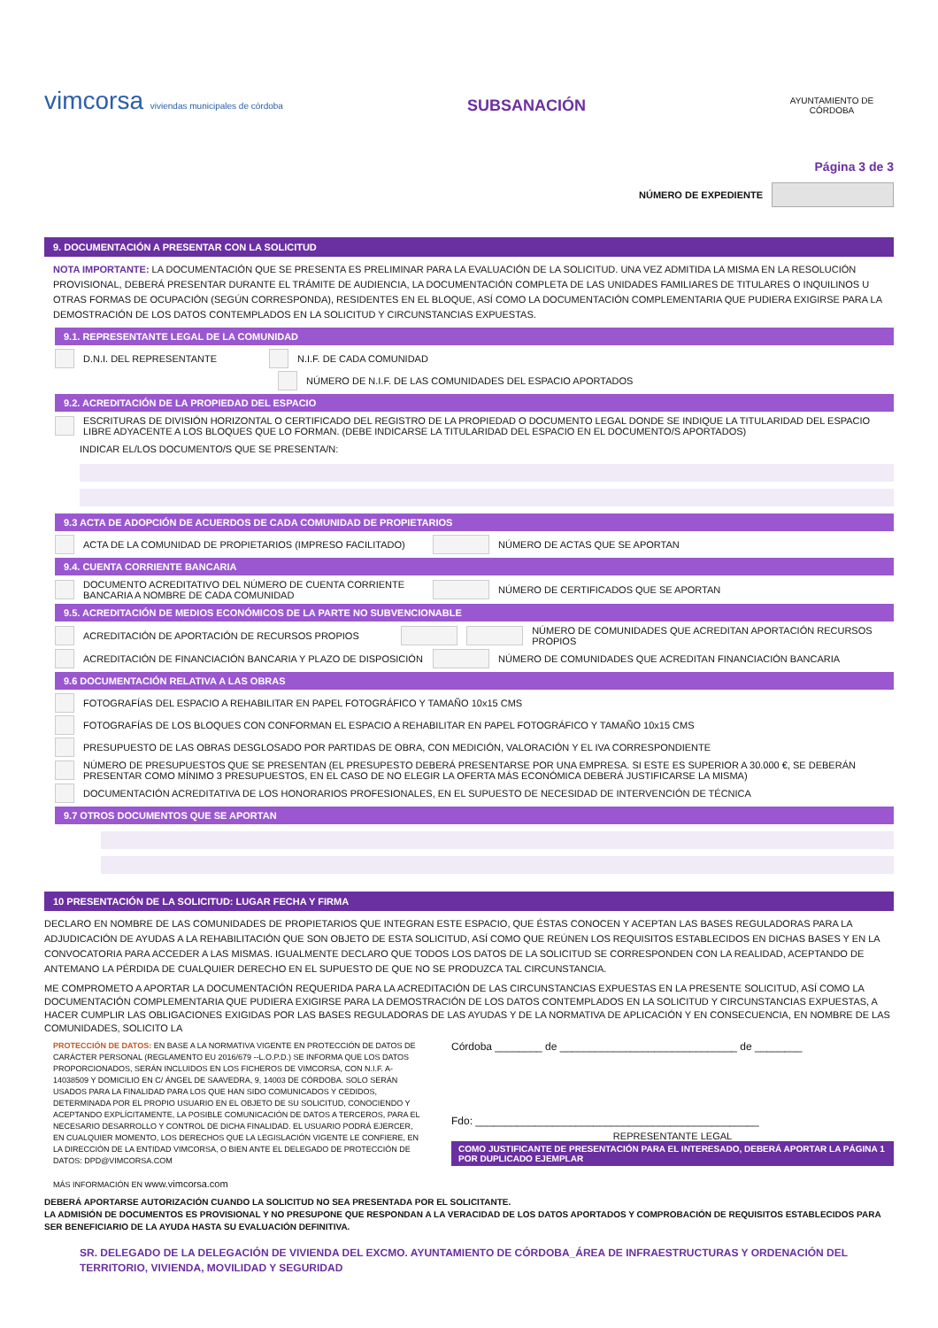vimcorsa viviendas municipales de córdoba
SUBSANACIÓN
AYUNTAMIENTO DE CÓRDOBA
Página 3 de 3
NÚMERO DE EXPEDIENTE
9. DOCUMENTACIÓN A PRESENTAR CON LA SOLICITUD
NOTA IMPORTANTE: LA DOCUMENTACIÓN QUE SE PRESENTA ES PRELIMINAR PARA LA EVALUACIÓN DE LA SOLICITUD. UNA VEZ ADMITIDA LA MISMA EN LA RESOLUCIÓN PROVISIONAL, DEBERÁ PRESENTAR DURANTE EL TRÁMITE DE AUDIENCIA, LA DOCUMENTACIÓN COMPLETA DE LAS UNIDADES FAMILIARES DE TITULARES O INQUILINOS U OTRAS FORMAS DE OCUPACIÓN (SEGÚN CORRESPONDA), RESIDENTES EN EL BLOQUE, ASÍ COMO LA DOCUMENTACIÓN COMPLEMENTARIA QUE PUDIERA EXIGIRSE PARA LA DEMOSTRACIÓN DE LOS DATOS CONTEMPLADOS EN LA SOLICITUD Y CIRCUNSTANCIAS EXPUESTAS.
9.1. REPRESENTANTE LEGAL DE LA COMUNIDAD
D.N.I. DEL REPRESENTANTE N.I.F. DE CADA COMUNIDAD
NÚMERO DE N.I.F. DE LAS COMUNIDADES DEL ESPACIO APORTADOS
9.2. ACREDITACIÓN DE LA PROPIEDAD DEL ESPACIO
ESCRITURAS DE DIVISIÓN HORIZONTAL O CERTIFICADO DEL REGISTRO DE LA PROPIEDAD O DOCUMENTO LEGAL DONDE SE INDIQUE LA TITULARIDAD DEL ESPACIO LIBRE ADYACENTE A LOS BLOQUES QUE LO FORMAN. (DEBE INDICARSE LA TITULARIDAD DEL ESPACIO EN EL DOCUMENTO/S APORTADOS)
INDICAR EL/LOS DOCUMENTO/S QUE SE PRESENTA/N:
9.3 ACTA DE ADOPCIÓN DE ACUERDOS DE CADA COMUNIDAD DE PROPIETARIOS
ACTA DE LA COMUNIDAD DE PROPIETARIOS (IMPRESO FACILITADO) NÚMERO DE ACTAS QUE SE APORTAN
9.4. CUENTA CORRIENTE BANCARIA
DOCUMENTO ACREDITATIVO DEL NÚMERO DE CUENTA CORRIENTE BANCARIA A NOMBRE DE CADA COMUNIDAD NÚMERO DE CERTIFICADOS QUE SE APORTAN
9.5. ACREDITACIÓN DE MEDIOS ECONÓMICOS DE LA PARTE NO SUBVENCIONABLE
ACREDITACIÓN DE APORTACIÓN DE RECURSOS PROPIOS NÚMERO DE COMUNIDADES QUE ACREDITAN APORTACIÓN RECURSOS PROPIOS
ACREDITACIÓN DE FINANCIACIÓN BANCARIA Y PLAZO DE DISPOSICIÓN NÚMERO DE COMUNIDADES QUE ACREDITAN FINANCIACIÓN BANCARIA
9.6 DOCUMENTACIÓN RELATIVA A LAS OBRAS
FOTOGRAFÍAS DEL ESPACIO A REHABILITAR EN PAPEL FOTOGRÁFICO Y TAMAÑO 10x15 CMS
FOTOGRAFÍAS DE LOS BLOQUES CON CONFORMAN EL ESPACIO A REHABILITAR EN PAPEL FOTOGRÁFICO Y TAMAÑO 10x15 CMS
PRESUPUESTO DE LAS OBRAS DESGLOSADO POR PARTIDAS DE OBRA, CON MEDICIÓN, VALORACIÓN Y EL IVA CORRESPONDIENTE
NÚMERO DE PRESUPUESTOS QUE SE PRESENTAN (EL PRESUPESTO DEBERÁ PRESENTARSE POR UNA EMPRESA. SI ESTE ES SUPERIOR A 30.000 €, SE DEBERÁN PRESENTAR COMO MÍNIMO 3 PRESUPUESTOS, EN EL CASO DE NO ELEGIR LA OFERTA MÁS ECONÓMICA DEBERÁ JUSTIFICARSE LA MISMA)
DOCUMENTACIÓN ACREDITATIVA DE LOS HONORARIOS PROFESIONALES, EN EL SUPUESTO DE NECESIDAD DE INTERVENCIÓN DE TÉCNICA
9.7 OTROS DOCUMENTOS QUE SE APORTAN
10 PRESENTACIÓN DE LA SOLICITUD: LUGAR FECHA Y FIRMA
DECLARO EN NOMBRE DE LAS COMUNIDADES DE PROPIETARIOS QUE INTEGRAN ESTE ESPACIO, QUE ÉSTAS CONOCEN Y ACEPTAN LAS BASES REGULADORAS PARA LA ADJUDICACIÓN DE AYUDAS A LA REHABILITACIÓN QUE SON OBJETO DE ESTA SOLICITUD, ASÍ COMO QUE REÚNEN LOS REQUISITOS ESTABLECIDOS EN DICHAS BASES Y EN LA CONVOCATORIA PARA ACCEDER A LAS MISMAS. IGUALMENTE DECLARO QUE TODOS LOS DATOS DE LA SOLICITUD SE CORRESPONDEN CON LA REALIDAD, ACEPTANDO DE ANTEMANO LA PÉRDIDA DE CUALQUIER DERECHO EN EL SUPUESTO DE QUE NO SE PRODUZCA TAL CIRCUNSTANCIA.
ME COMPROMETO A APORTAR LA DOCUMENTACIÓN REQUERIDA PARA LA ACREDITACIÓN DE LAS CIRCUNSTANCIAS EXPUESTAS EN LA PRESENTE SOLICITUD, ASÍ COMO LA DOCUMENTACIÓN COMPLEMENTARIA QUE PUDIERA EXIGIRSE PARA LA DEMOSTRACIÓN DE LOS DATOS CONTEMPLADOS EN LA SOLICITUD Y CIRCUNSTANCIAS EXPUESTAS, A HACER CUMPLIR LAS OBLIGACIONES EXIGIDAS POR LAS BASES REGULADORAS DE LAS AYUDAS Y DE LA NORMATIVA DE APLICACIÓN Y EN CONSECUENCIA, EN NOMBRE DE LAS COMUNIDADES, SOLICITO LA
PROTECCIÓN DE DATOS: EN BASE A LA NORMATIVA VIGENTE EN PROTECCIÓN DE DATOS DE CARÁCTER PERSONAL (REGLAMENTO EU 2016/679 --L.O.P.D.) SE INFORMA QUE LOS DATOS PROPORCIONADOS, SERÁN INCLUIDOS EN LOS FICHEROS DE VIMCORSA, CON N.I.F. A-14038509 Y DOMICILIO EN C/ ÁNGEL DE SAAVEDRA, 9, 14003 DE CÓRDOBA. SOLO SERÁN USADOS PARA LA FINALIDAD PARA LOS QUE HAN SIDO COMUNICADOS Y CEDIDOS, DETERMINADA POR EL PROPIO USUARIO EN EL OBJETO DE SU SOLICITUD, CONOCIENDO Y ACEPTANDO EXPLÍCITAMENTE, LA POSIBLE COMUNICACIÓN DE DATOS A TERCEROS, PARA EL NECESARIO DESARROLLO Y CONTROL DE DICHA FINALIDAD. EL USUARIO PODRÁ EJERCER, EN CUALQUIER MOMENTO, LOS DERECHOS QUE LA LEGISLACIÓN VIGENTE LE CONFIERE, EN LA DIRECCIÓN DE LA ENTIDAD VIMCORSA, O BIEN ANTE EL DELEGADO DE PROTECCIÓN DE DATOS: DPD@VIMCORSA.COM
MÁS INFORMACIÓN EN www.vimcorsa.com
Córdoba ________ de ______________________________ de ________
Fdo: ________________________________________________
REPRESENTANTE LEGAL
COMO JUSTIFICANTE DE PRESENTACIÓN PARA EL INTERESADO, DEBERÁ APORTAR LA PÁGINA 1 POR DUPLICADO EJEMPLAR
DEBERÁ APORTARSE AUTORIZACIÓN CUANDO LA SOLICITUD NO SEA PRESENTADA POR EL SOLICITANTE.
LA ADMISIÓN DE DOCUMENTOS ES PROVISIONAL Y NO PRESUPONE QUE RESPONDAN A LA VERACIDAD DE LOS DATOS APORTADOS Y COMPROBACIÓN DE REQUISITOS ESTABLECIDOS PARA SER BENEFICIARIO DE LA AYUDA HASTA SU EVALUACIÓN DEFINITIVA.
SR. DELEGADO DE LA DELEGACIÓN DE VIVIENDA DEL EXCMO. AYUNTAMIENTO DE CÓRDOBA_ÁREA DE INFRAESTRUCTURAS Y ORDENACIÓN DEL TERRITORIO, VIVIENDA, MOVILIDAD Y SEGURIDAD